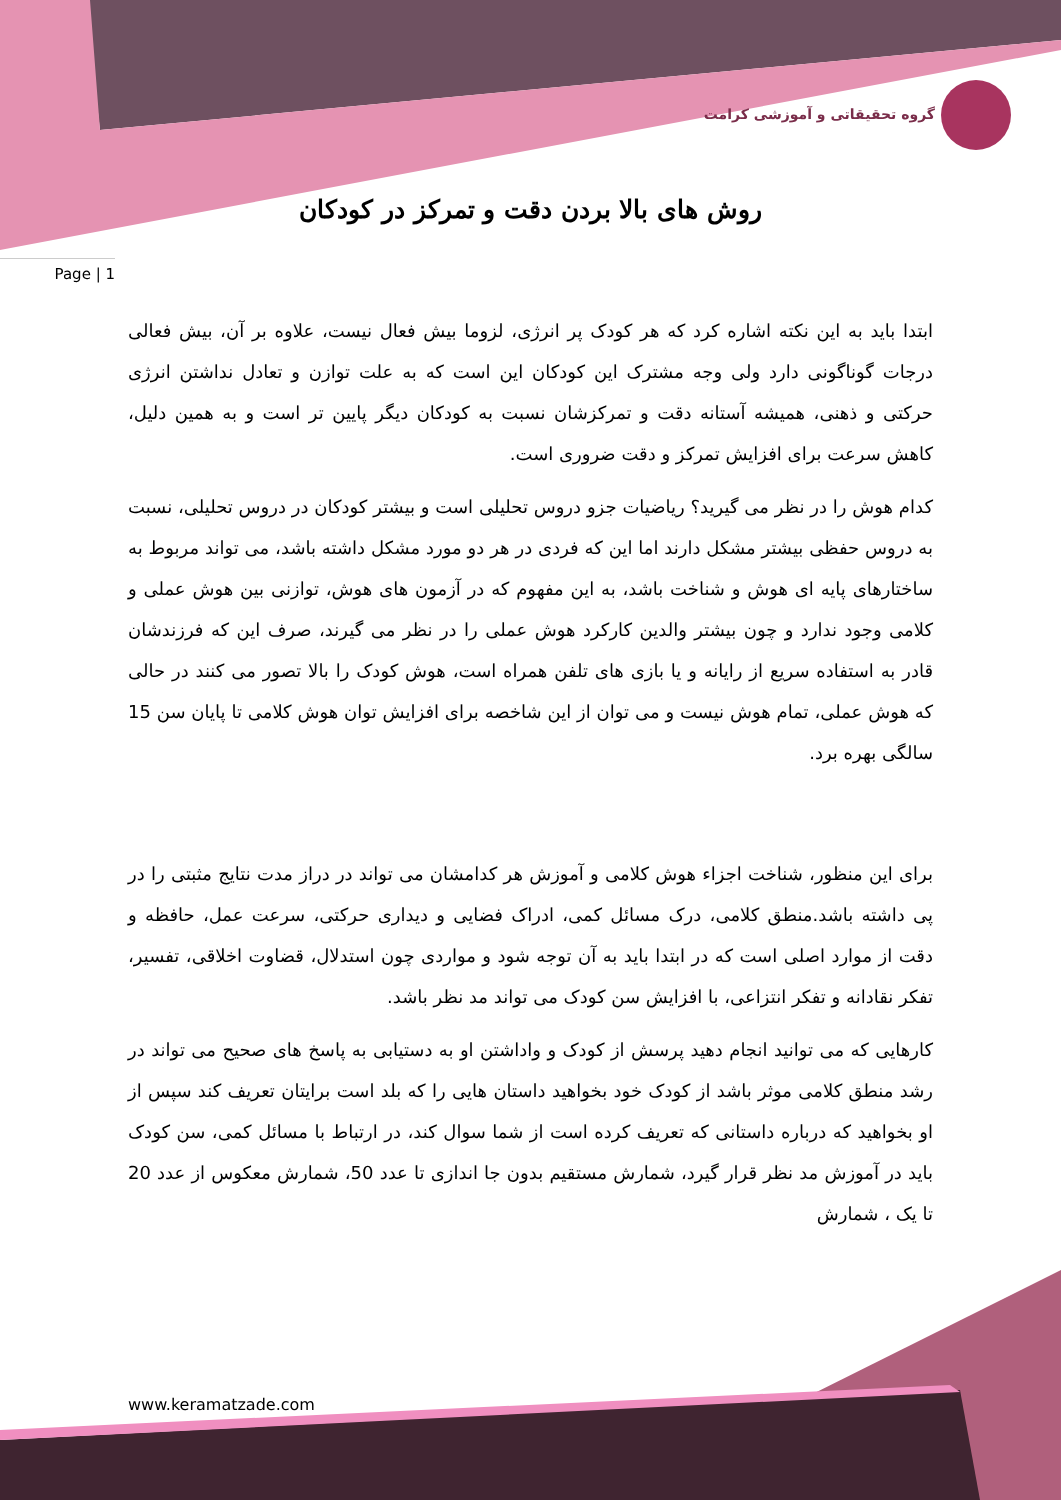گروه تحقیقاتی و آموزشی کرامت
روش های بالا بردن دقت و تمرکز در کودکان
Page | 1
ابتدا باید به این نکته اشاره کرد که هر کودک پر انرژی، لزوما بیش فعال نیست، علاوه بر آن، بیش فعالی درجات گوناگونی دارد ولی وجه مشترک این کودکان این است که به علت توازن و تعادل نداشتن انرژی حرکتی و ذهنی، همیشه آستانه دقت و تمرکزشان نسبت به کودکان دیگر پایین تر است و به همین دلیل، کاهش سرعت برای افزایش تمرکز و دقت ضروری است.
کدام هوش را در نظر می گیرید؟ ریاضیات جزو دروس تحلیلی است و بیشتر کودکان در دروس تحلیلی، نسبت به دروس حفظی بیشتر مشکل دارند اما این که فردی در هر دو مورد مشکل داشته باشد، می تواند مربوط به ساختارهای پایه ای هوش و شناخت باشد، به این مفهوم که در آزمون های هوش، توازنی بین هوش عملی و کلامی وجود ندارد و چون بیشتر والدین کارکرد هوش عملی را در نظر می گیرند، صرف این که فرزندشان قادر به استفاده سریع از رایانه و یا بازی های تلفن همراه است، هوش کودک را بالا تصور می کنند در حالی که هوش عملی، تمام هوش نیست و می توان از این شاخصه برای افزایش توان هوش کلامی تا پایان سن 15 سالگی بهره برد.
برای این منظور، شناخت اجزاء هوش کلامی و آموزش هر کدامشان می تواند در دراز مدت نتایج مثبتی را در پی داشته باشد.منطق کلامی، درک مسائل کمی، ادراک فضایی و دیداری حرکتی، سرعت عمل، حافظه و دقت از موارد اصلی است که در ابتدا باید به آن توجه شود و مواردی چون استدلال، قضاوت اخلاقی، تفسیر، تفکر نقادانه و تفکر انتزاعی، با افزایش سن کودک می تواند مد نظر باشد.
کارهایی که می توانید انجام دهید پرسش از کودک و واداشتن او به دستیابی به پاسخ های صحیح می تواند در رشد منطق کلامی موثر باشد از کودک خود بخواهید داستان هایی را که بلد است برایتان تعریف کند سپس از او بخواهید که درباره داستانی که تعریف کرده است از شما سوال کند، در ارتباط با مسائل کمی، سن کودک باید در آموزش مد نظر قرار گیرد، شمارش مستقیم بدون جا اندازی تا عدد 50، شمارش معکوس از عدد 20 تا یک ، شمارش
www.keramatzade.com